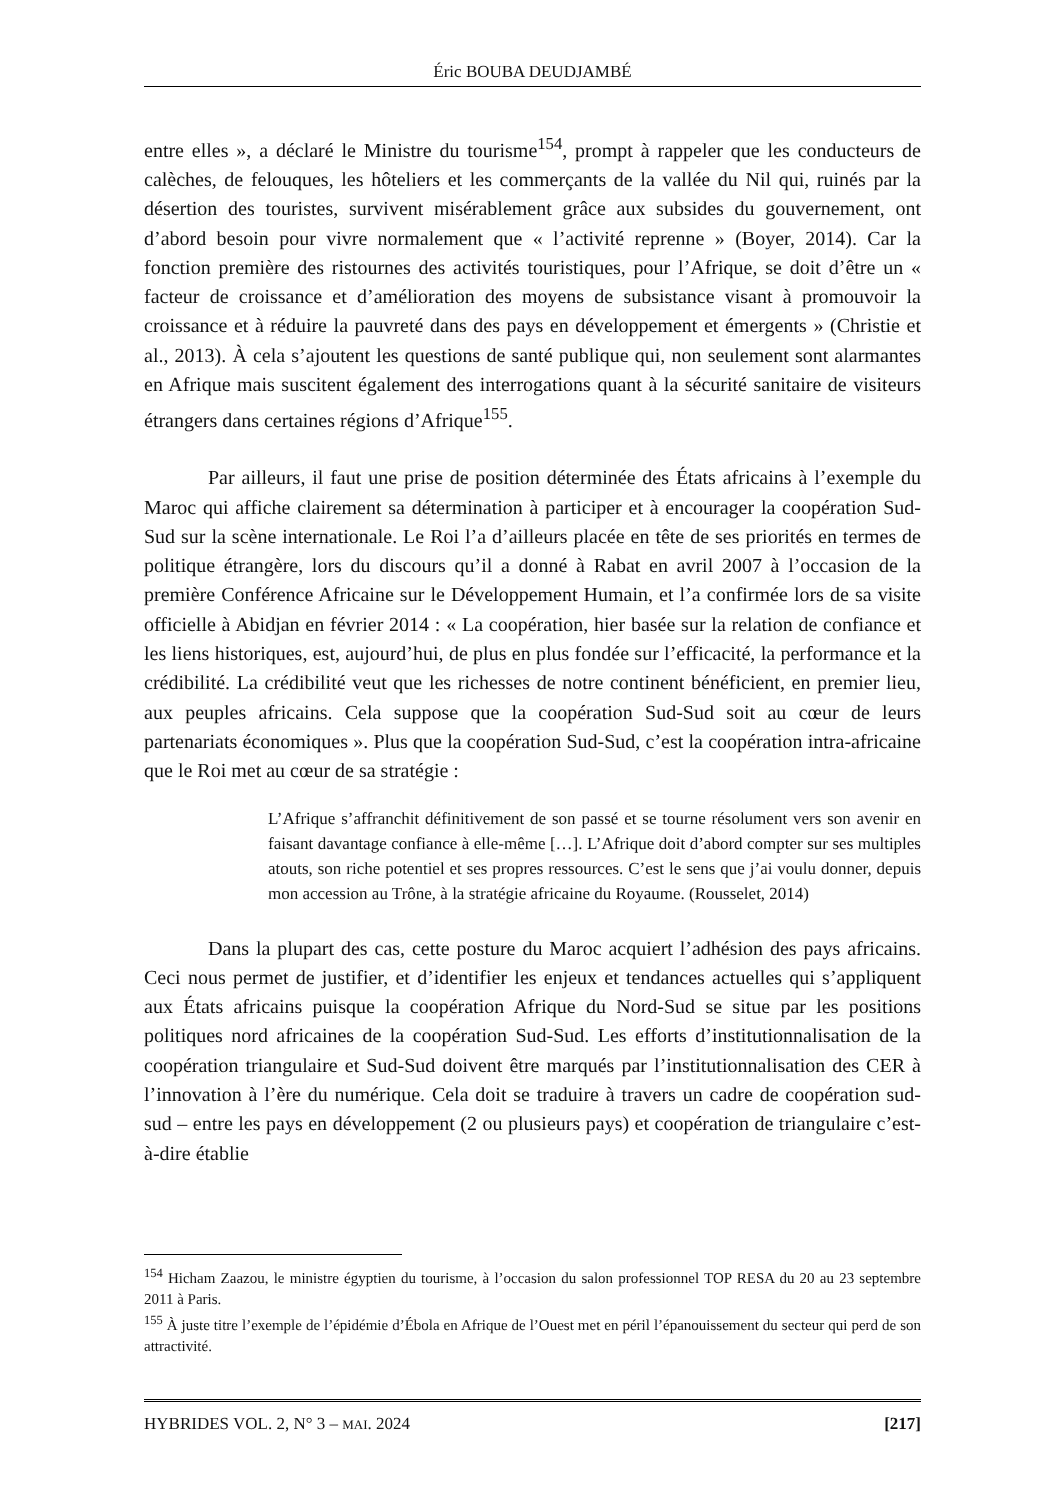Éric BOUBA DEUDJAMBÉ
entre elles », a déclaré le Ministre du tourisme<sup>154</sup>, prompt à rappeler que les conducteurs de calèches, de felouques, les hôteliers et les commerçants de la vallée du Nil qui, ruinés par la désertion des touristes, survivent misérablement grâce aux subsides du gouvernement, ont d’abord besoin pour vivre normalement que « l’activité reprenne » (Boyer, 2014). Car la fonction première des ristournes des activités touristiques, pour l’Afrique, se doit d’être un « facteur de croissance et d’amélioration des moyens de subsistance visant à promouvoir la croissance et à réduire la pauvreté dans des pays en développement et émergents » (Christie et al., 2013). À cela s’ajoutent les questions de santé publique qui, non seulement sont alarmantes en Afrique mais suscitent également des interrogations quant à la sécurité sanitaire de visiteurs étrangers dans certaines régions d’Afrique<sup>155</sup>.
Par ailleurs, il faut une prise de position déterminée des États africains à l’exemple du Maroc qui affiche clairement sa détermination à participer et à encourager la coopération Sud-Sud sur la scène internationale. Le Roi l’a d’ailleurs placée en tête de ses priorités en termes de politique étrangère, lors du discours qu’il a donné à Rabat en avril 2007 à l’occasion de la première Conférence Africaine sur le Développement Humain, et l’a confirmée lors de sa visite officielle à Abidjan en février 2014 : « La coopération, hier basée sur la relation de confiance et les liens historiques, est, aujourd’hui, de plus en plus fondée sur l’efficacité, la performance et la crédibilité. La crédibilité veut que les richesses de notre continent bénéficient, en premier lieu, aux peuples africains. Cela suppose que la coopération Sud-Sud soit au cœur de leurs partenariats économiques ». Plus que la coopération Sud-Sud, c’est la coopération intra-africaine que le Roi met au cœur de sa stratégie :
L’Afrique s’affranchit définitivement de son passé et se tourne résolument vers son avenir en faisant davantage confiance à elle-même […]. L’Afrique doit d’abord compter sur ses multiples atouts, son riche potentiel et ses propres ressources. C’est le sens que j’ai voulu donner, depuis mon accession au Trône, à la stratégie africaine du Royaume. (Rousselet, 2014)
Dans la plupart des cas, cette posture du Maroc acquiert l’adhésion des pays africains. Ceci nous permet de justifier, et d’identifier les enjeux et tendances actuelles qui s’appliquent aux États africains puisque la coopération Afrique du Nord-Sud se situe par les positions politiques nord africaines de la coopération Sud-Sud. Les efforts d’institutionnalisation de la coopération triangulaire et Sud-Sud doivent être marqués par l’institutionnalisation des CER à l’innovation à l’ère du numérique. Cela doit se traduire à travers un cadre de coopération sud-sud – entre les pays en développement (2 ou plusieurs pays) et coopération de triangulaire c’est-à-dire établie
<sup>154</sup> Hicham Zaazou, le ministre égyptien du tourisme, à l’occasion du salon professionnel TOP RESA du 20 au 23 septembre 2011 à Paris.
<sup>155</sup> À juste titre l’exemple de l’épidémie d’Ébola en Afrique de l’Ouest met en péril l’épanouissement du secteur qui perd de son attractivité.
HYBRIDES VOL. 2, N° 3 – MAI. 2024 [217]